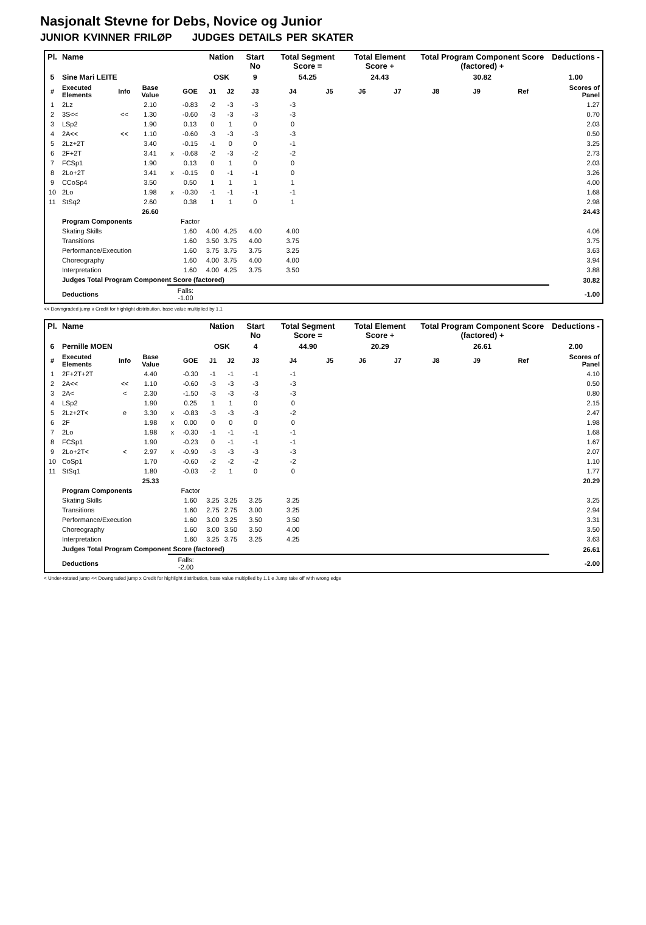Nasjonalt Stevne for Debs, Novice og Junior
JUNIOR KVINNER FRILØP JUDGES DETAILS PER SKATER
| Pl. | Name | | | | | Nation | | Start No | Total Segment Score = | | Total Element Score + | | Total Program Component Score (factored) + | | | Deductions - |
| --- | --- | --- | --- | --- | --- | --- | --- | --- | --- | --- | --- | --- | --- | --- | --- | --- |
| 5 | Sine Mari LEITE | | | | | OSK | | 9 | 54.25 | | 24.43 | | 30.82 | | | 1.00 |
| # | Executed Elements | Info | Base Value | | GOE | J1 | J2 | J3 | J4 | J5 | J6 | J7 | J8 | J9 | Ref | Scores of Panel |
| 1 | 2Lz | | 2.10 | | -0.83 | -2 | -3 | -3 | -3 | | | | | | | 1.27 |
| 2 | 3S<< | << | 1.30 | | -0.60 | -3 | -3 | -3 | -3 | | | | | | | 0.70 |
| 3 | LSp2 | | 1.90 | | 0.13 | 0 | 1 | 0 | 0 | | | | | | | 2.03 |
| 4 | 2A<< | << | 1.10 | | -0.60 | -3 | -3 | -3 | -3 | | | | | | | 0.50 |
| 5 | 2Lz+2T | | 3.40 | | -0.15 | -1 | 0 | 0 | -1 | | | | | | | 3.25 |
| 6 | 2F+2T | | 3.41 | x | -0.68 | -2 | -3 | -2 | -2 | | | | | | | 2.73 |
| 7 | FCSp1 | | 1.90 | | 0.13 | 0 | 1 | 0 | 0 | | | | | | | 2.03 |
| 8 | 2Lo+2T | | 3.41 | x | -0.15 | 0 | -1 | -1 | 0 | | | | | | | 3.26 |
| 9 | CCoSp4 | | 3.50 | | 0.50 | 1 | 1 | 1 | 1 | | | | | | | 4.00 |
| 10 | 2Lo | | 1.98 | x | -0.30 | -1 | -1 | -1 | -1 | | | | | | | 1.68 |
| 11 | StSq2 | | 2.60 | | 0.38 | 1 | 1 | 0 | 1 | | | | | | | 2.98 |
| | | | 26.60 | | | | | | | | | | | | | 24.43 |
| | Program Components | | | | Factor | | | | | | | | | | | |
| | Skating Skills | | | | 1.60 | 4.00 | 4.25 | 4.00 | 4.00 | | | | | | | 4.06 |
| | Transitions | | | | 1.60 | 3.50 | 3.75 | 4.00 | 3.75 | | | | | | | 3.75 |
| | Performance/Execution | | | | 1.60 | 3.75 | 3.75 | 3.75 | 3.25 | | | | | | | 3.63 |
| | Choreography | | | | 1.60 | 4.00 | 3.75 | 4.00 | 4.00 | | | | | | | 3.94 |
| | Interpretation | | | | 1.60 | 4.00 | 4.25 | 3.75 | 3.50 | | | | | | | 3.88 |
| | Judges Total Program Component Score (factored) | | | | | | | | | | | | | | | 30.82 |
| | Deductions | | | Falls: -1.00 | | | | | | | | | | | | -1.00 |
<< Downgraded jump x Credit for highlight distribution, base value multiplied by 1.1
| Pl. | Name | | | | | Nation | | Start No | Total Segment Score = | | Total Element Score + | | Total Program Component Score (factored) + | | | Deductions - |
| --- | --- | --- | --- | --- | --- | --- | --- | --- | --- | --- | --- | --- | --- | --- | --- | --- |
| 6 | Pernille MOEN | | | | | OSK | | 4 | 44.90 | | 20.29 | | 26.61 | | | 2.00 |
| # | Executed Elements | Info | Base Value | | GOE | J1 | J2 | J3 | J4 | J5 | J6 | J7 | J8 | J9 | Ref | Scores of Panel |
| 1 | 2F+2T+2T | | 4.40 | | -0.30 | -1 | -1 | -1 | -1 | | | | | | | 4.10 |
| 2 | 2A<< | << | 1.10 | | -0.60 | -3 | -3 | -3 | -3 | | | | | | | 0.50 |
| 3 | 2A< | < | 2.30 | | -1.50 | -3 | -3 | -3 | -3 | | | | | | | 0.80 |
| 4 | LSp2 | | 1.90 | | 0.25 | 1 | 1 | 0 | 0 | | | | | | | 2.15 |
| 5 | 2Lz+2T< | e | 3.30 | x | -0.83 | -3 | -3 | -3 | -2 | | | | | | | 2.47 |
| 6 | 2F | | 1.98 | x | 0.00 | 0 | 0 | 0 | 0 | | | | | | | 1.98 |
| 7 | 2Lo | | 1.98 | x | -0.30 | -1 | -1 | -1 | -1 | | | | | | | 1.68 |
| 8 | FCSp1 | | 1.90 | | -0.23 | 0 | -1 | -1 | -1 | | | | | | | 1.67 |
| 9 | 2Lo+2T< | < | 2.97 | x | -0.90 | -3 | -3 | -3 | -3 | | | | | | | 2.07 |
| 10 | CoSp1 | | 1.70 | | -0.60 | -2 | -2 | -2 | -2 | | | | | | | 1.10 |
| 11 | StSq1 | | 1.80 | | -0.03 | -2 | 1 | 0 | 0 | | | | | | | 1.77 |
| | | | 25.33 | | | | | | | | | | | | | 20.29 |
| | Program Components | | | | Factor | | | | | | | | | | | |
| | Skating Skills | | | | 1.60 | 3.25 | 3.25 | 3.25 | 3.25 | | | | | | | 3.25 |
| | Transitions | | | | 1.60 | 2.75 | 2.75 | 3.00 | 3.25 | | | | | | | 2.94 |
| | Performance/Execution | | | | 1.60 | 3.00 | 3.25 | 3.50 | 3.50 | | | | | | | 3.31 |
| | Choreography | | | | 1.60 | 3.00 | 3.50 | 3.50 | 4.00 | | | | | | | 3.50 |
| | Interpretation | | | | 1.60 | 3.25 | 3.75 | 3.25 | 4.25 | | | | | | | 3.63 |
| | Judges Total Program Component Score (factored) | | | | | | | | | | | | | | | 26.61 |
| | Deductions | | | Falls: -2.00 | | | | | | | | | | | | -2.00 |
< Under-rotated jump << Downgraded jump x Credit for highlight distribution, base value multiplied by 1.1 e Jump take off with wrong edge